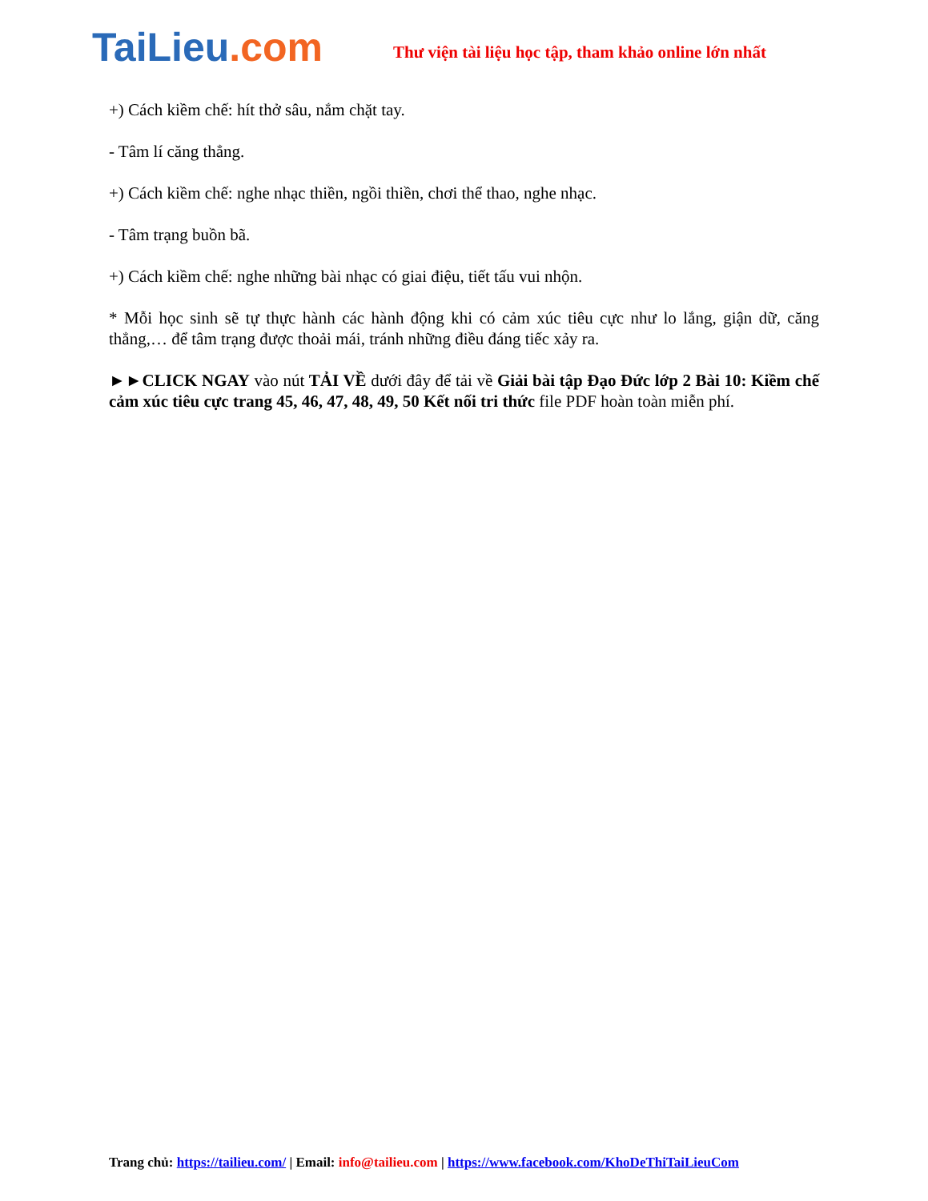TaiLieu.com
Thư viện tài liệu học tập, tham khảo online lớn nhất
+) Cách kiềm chế: hít thở sâu, nắm chặt tay.
- Tâm lí căng thẳng.
+) Cách kiềm chế: nghe nhạc thiền, ngồi thiền, chơi thể thao, nghe nhạc.
- Tâm trạng buồn bã.
+) Cách kiềm chế: nghe những bài nhạc có giai điệu, tiết tấu vui nhộn.
* Mỗi học sinh sẽ tự thực hành các hành động khi có cảm xúc tiêu cực như lo lắng, giận dữ, căng thẳng,… để tâm trạng được thoải mái, tránh những điều đáng tiếc xảy ra.
►►CLICK NGAY vào nút TẢI VỀ dưới đây để tải về Giải bài tập Đạo Đức lớp 2 Bài 10: Kiềm chế cảm xúc tiêu cực trang 45, 46, 47, 48, 49, 50 Kết nối tri thức file PDF hoàn toàn miễn phí.
Trang chủ: https://tailieu.com/ | Email: info@tailieu.com | https://www.facebook.com/KhoDeThiTaiLieuCom